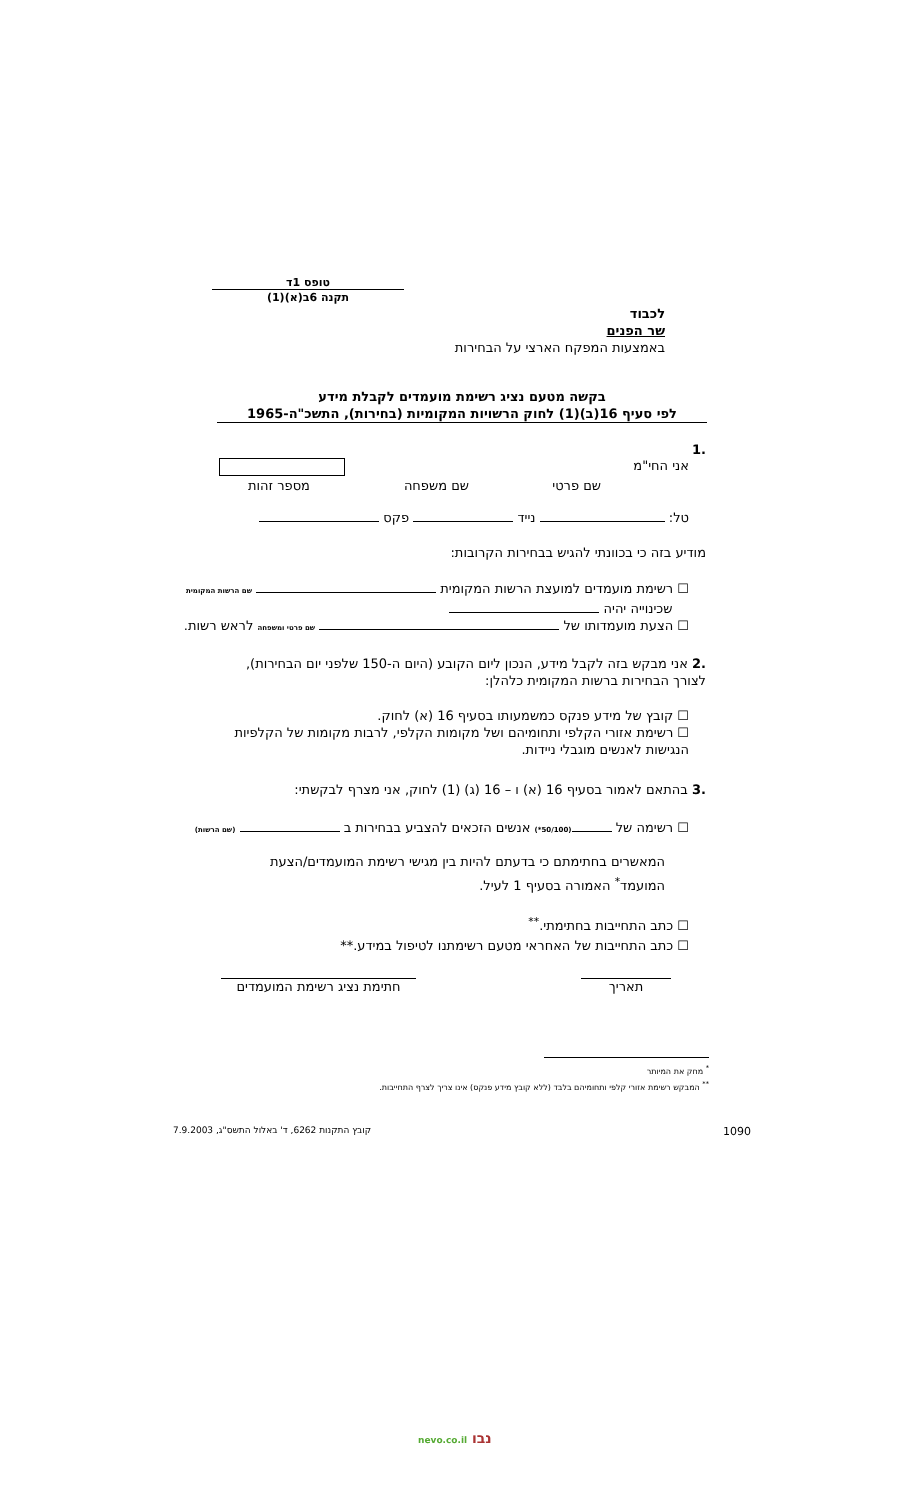טופס 1ד
תקנה 6ב(א)(1)
לכבוד
שר הפנים
באמצעות המפקח הארצי על הבחירות
בקשה מטעם נציג רשימת מועמדים לקבלת מידע
לפי סעיף 16(ב)(1) לחוק הרשויות המקומיות (בחירות), התשכ"ה-1965
.1
אני החי"מ
שם פרטי שם משפחה מספר זהות
טל: נייד פקס
מודיע בזה כי בכוונתי להגיש בבחירות הקרובות:
☐ רשימת מועמדים למועצת הרשות המקומית שם הרשות המקומית
שכינוייה יהיה
☐ הצעת מועמדותו של שם פרטי ומשפחה לראש רשות.
.2 אני מבקש בזה לקבל מידע, הנכון ליום הקובע (היום ה-150 שלפני יום הבחירות), לצורך הבחירות ברשות המקומית כלהלן:
☐ קובץ של מידע פנקס כמשמעותו בסעיף 16 (א) לחוק.
☐ רשימת אזורי הקלפי ותחומיהם ושל מקומות הקלפי, לרבות מקומות של הקלפיות הנגישות לאנשים מוגבלי ניידות.
.3 בהתאם לאמור בסעיף 16 (א) ו – 16 (ג) (1) לחוק, אני מצרף לבקשתי:
☐ רשימה של (50/100*) אנשים הזכאים להצביע בבחירות ב (שם הרשות)
המאשרים בחתימתם כי בדעתם להיות בין מגישי רשימת המועמדים/הצעת המועמד<sup>*</sup> האמורה בסעיף 1 לעיל.
☐ כתב התחייבות בחתימתי.<sup>**</sup>
☐ כתב התחייבות של האחראי מטעם רשימתנו לטיפול במידע.**
תאריך חתימת נציג רשימת המועמדים
<sup>*</sup> מחק את המיותר
<sup>**</sup> המבקש רשימת אזורי קלפי ותחומיהם בלבד (ללא קובץ מידע פנקס) אינו צריך לצרף התחייבות.
1090
קובץ התקנות 6262, ד' באלול התשס"ג, 7.9.2003
נבו nevo.co.il